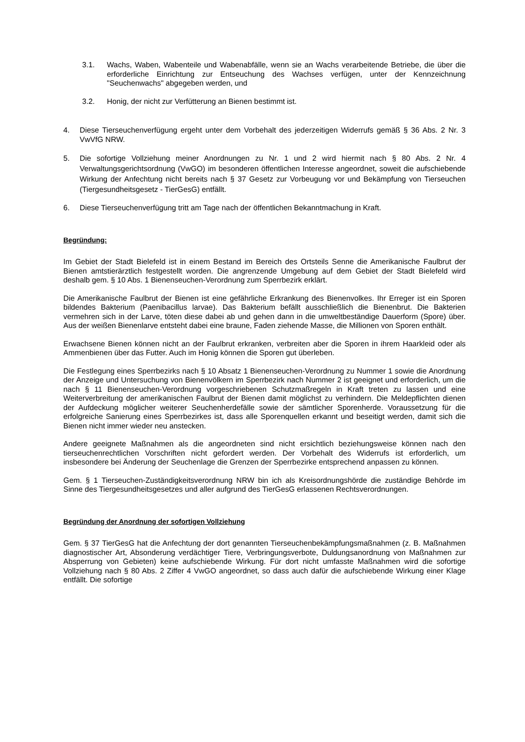3.1. Wachs, Waben, Wabenteile und Wabenabfälle, wenn sie an Wachs verarbeitende Betriebe, die über die erforderliche Einrichtung zur Entseuchung des Wachses verfügen, unter der Kennzeichnung "Seuchenwachs" abgegeben werden, und
3.2. Honig, der nicht zur Verfütterung an Bienen bestimmt ist.
4. Diese Tierseuchenverfügung ergeht unter dem Vorbehalt des jederzeitigen Widerrufs gemäß § 36 Abs. 2 Nr. 3 VwVfG NRW.
5. Die sofortige Vollziehung meiner Anordnungen zu Nr. 1 und 2 wird hiermit nach § 80 Abs. 2 Nr. 4 Verwaltungsgerichtsordnung (VwGO) im besonderen öffentlichen Interesse angeordnet, soweit die aufschiebende Wirkung der Anfechtung nicht bereits nach § 37 Gesetz zur Vorbeugung vor und Bekämpfung von Tierseuchen (Tiergesundheitsgesetz - TierGesG) entfällt.
6. Diese Tierseuchenverfügung tritt am Tage nach der öffentlichen Bekanntmachung in Kraft.
Begründung:
Im Gebiet der Stadt Bielefeld ist in einem Bestand im Bereich des Ortsteils Senne die Amerikanische Faulbrut der Bienen amtstierärztlich festgestellt worden. Die angrenzende Umgebung auf dem Gebiet der Stadt Bielefeld wird deshalb gem. § 10 Abs. 1 Bienenseuchen-Verordnung zum Sperrbezirk erklärt.
Die Amerikanische Faulbrut der Bienen ist eine gefährliche Erkrankung des Bienenvolkes. Ihr Erreger ist ein Sporen bildendes Bakterium (Paenibacillus larvae). Das Bakterium befällt ausschließlich die Bienenbrut. Die Bakterien vermehren sich in der Larve, töten diese dabei ab und gehen dann in die umweltbeständige Dauerform (Spore) über. Aus der weißen Bienenlarve entsteht dabei eine braune, Faden ziehende Masse, die Millionen von Sporen enthält.
Erwachsene Bienen können nicht an der Faulbrut erkranken, verbreiten aber die Sporen in ihrem Haarkleid oder als Ammenbienen über das Futter. Auch im Honig können die Sporen gut überleben.
Die Festlegung eines Sperrbezirks nach § 10 Absatz 1 Bienenseuchen-Verordnung zu Nummer 1 sowie die Anordnung der Anzeige und Untersuchung von Bienenvölkern im Sperrbezirk nach Nummer 2 ist geeignet und erforderlich, um die nach § 11 Bienenseuchen-Verordnung vorgeschriebenen Schutzmaßregeln in Kraft treten zu lassen und eine Weiterverbreitung der amerikanischen Faulbrut der Bienen damit möglichst zu verhindern. Die Meldepflichten dienen der Aufdeckung möglicher weiterer Seuchenherdefälle sowie der sämtlicher Sporenherde. Voraussetzung für die erfolgreiche Sanierung eines Sperrbezirkes ist, dass alle Sporenquellen erkannt und beseitigt werden, damit sich die Bienen nicht immer wieder neu anstecken.
Andere geeignete Maßnahmen als die angeordneten sind nicht ersichtlich beziehungsweise können nach den tierseuchenrechtlichen Vorschriften nicht gefordert werden. Der Vorbehalt des Widerrufs ist erforderlich, um insbesondere bei Änderung der Seuchenlage die Grenzen der Sperrbezirke entsprechend anpassen zu können.
Gem. § 1 Tierseuchen-Zuständigkeitsverordnung NRW bin ich als Kreisordnungshörde die zuständige Behörde im Sinne des Tiergesundheitsgesetzes und aller aufgrund des TierGesG erlassenen Rechtsverordnungen.
Begründung der Anordnung der sofortigen Vollziehung
Gem. § 37 TierGesG hat die Anfechtung der dort genannten Tierseuchenbekämpfungsmaßnahmen (z. B. Maßnahmen diagnostischer Art, Absonderung verdächtiger Tiere, Verbringungsverbote, Duldungsanordnung von Maßnahmen zur Absperrung von Gebieten) keine aufschiebende Wirkung. Für dort nicht umfasste Maßnahmen wird die sofortige Vollziehung nach § 80 Abs. 2 Ziffer 4 VwGO angeordnet, so dass auch dafür die aufschiebende Wirkung einer Klage entfällt. Die sofortige